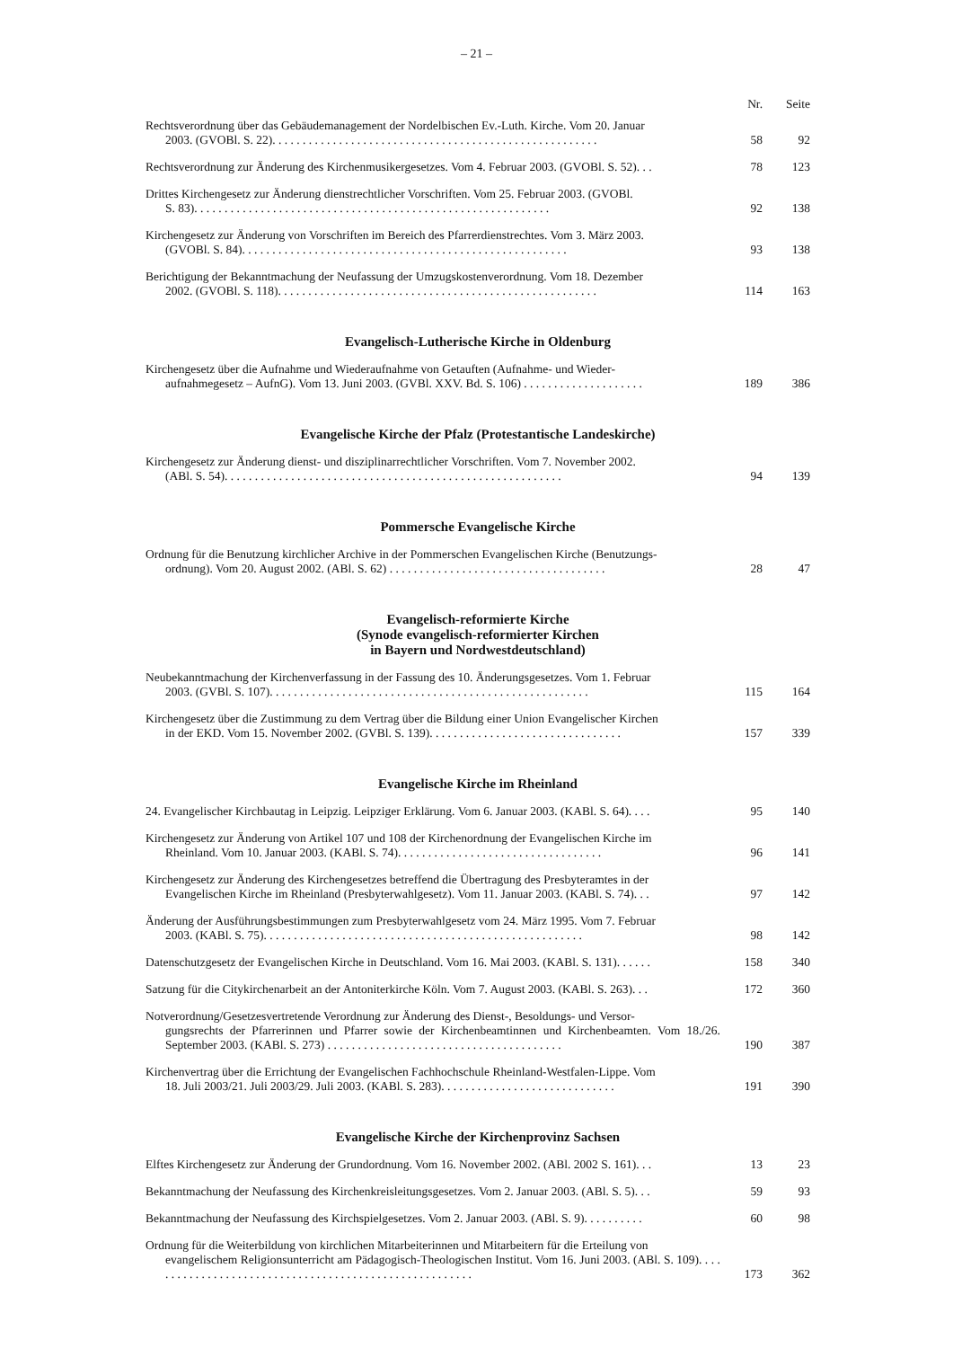– 21 –
Nr. Seite
Rechtsverordnung über das Gebäudemanagement der Nordelbischen Ev.-Luth. Kirche. Vom 20. Januar
2003. (GVOBl. S. 22). . . . . . . . . . . . . . . . . . . . . . . . . . . . . . . . . . . . . . . . . . . . . . . . . . . . . .
58
92
Rechtsverordnung zur Änderung des Kirchenmusikergesetzes. Vom 4. Februar 2003. (GVOBl. S. 52). . .
78
123
Drittes Kirchengesetz zur Änderung dienstrechtlicher Vorschriften. Vom 25. Februar 2003. (GVOBl.
S. 83). . . . . . . . . . . . . . . . . . . . . . . . . . . . . . . . . . . . . . . . . . . . . . . . . . . . . . . . . . .
92
138
Kirchengesetz zur Änderung von Vorschriften im Bereich des Pfarrerdienstrechtes. Vom 3. März 2003.
(GVOBl. S. 84). . . . . . . . . . . . . . . . . . . . . . . . . . . . . . . . . . . . . . . . . . . . . . . . . . . . . .
93
138
Berichtigung der Bekanntmachung der Neufassung der Umzugskostenverordnung. Vom 18. Dezember
2002. (GVOBl. S. 118). . . . . . . . . . . . . . . . . . . . . . . . . . . . . . . . . . . . . . . . . . . . . . . . . . . . .
114
163
Evangelisch-Lutherische Kirche in Oldenburg
Kirchengesetz über die Aufnahme und Wiederaufnahme von Getauften (Aufnahme- und Wieder-
aufnahmegesetz – AufnG). Vom 13. Juni 2003. (GVBl. XXV. Bd. S. 106) . . . . . . . . . . . . . . . . . . . .
189
386
Evangelische Kirche der Pfalz (Protestantische Landeskirche)
Kirchengesetz zur Änderung dienst- und disziplinarrechtlicher Vorschriften. Vom 7. November 2002.
(ABl. S. 54). . . . . . . . . . . . . . . . . . . . . . . . . . . . . . . . . . . . . . . . . . . . . . . . . . . . . . . .
94
139
Pommersche Evangelische Kirche
Ordnung für die Benutzung kirchlicher Archive in der Pommerschen Evangelischen Kirche (Benutzungs-
ordnung). Vom 20. August 2002. (ABl. S. 62) . . . . . . . . . . . . . . . . . . . . . . . . . . . . . . . . . . . .
28
47
Evangelisch-reformierte Kirche
(Synode evangelisch-reformierter Kirchen
in Bayern und Nordwestdeutschland)
Neubekanntmachung der Kirchenverfassung in der Fassung des 10. Änderungsgesetzes. Vom 1. Februar
2003. (GVBl. S. 107). . . . . . . . . . . . . . . . . . . . . . . . . . . . . . . . . . . . . . . . . . . . . . . . . . . . .
115
164
Kirchengesetz über die Zustimmung zu dem Vertrag über die Bildung einer Union Evangelischer Kirchen
in der EKD. Vom 15. November 2002. (GVBl. S. 139). . . . . . . . . . . . . . . . . . . . . . . . . . . . . . . .
157
339
Evangelische Kirche im Rheinland
24. Evangelischer Kirchbautag in Leipzig. Leipziger Erklärung. Vom 6. Januar 2003. (KABl. S. 64). . . .
95
140
Kirchengesetz zur Änderung von Artikel 107 und 108 der Kirchenordnung der Evangelischen Kirche im
Rheinland. Vom 10. Januar 2003. (KABl. S. 74). . . . . . . . . . . . . . . . . . . . . . . . . . . . . . . . . .
96
141
Kirchengesetz zur Änderung des Kirchengesetzes betreffend die Übertragung des Presbyteramtes in der
Evangelischen Kirche im Rheinland (Presbyterwahlgesetz). Vom 11. Januar 2003. (KABl. S. 74). . .
97
142
Änderung der Ausführungsbestimmungen zum Presbyterwahlgesetz vom 24. März 1995. Vom 7. Februar
2003. (KABl. S. 75). . . . . . . . . . . . . . . . . . . . . . . . . . . . . . . . . . . . . . . . . . . . . . . . . . . . .
98
142
Datenschutzgesetz der Evangelischen Kirche in Deutschland. Vom 16. Mai 2003. (KABl. S. 131). . . . . .
158
340
Satzung für die Citykirchenarbeit an der Antoniterkirche Köln. Vom 7. August 2003. (KABl. S. 263). . .
172
360
Notverordnung/Gesetzesvertretende Verordnung zur Änderung des Dienst-, Besoldungs- und Versor-
gungsrechts der Pfarrerinnen und Pfarrer sowie der Kirchenbeamtinnen und Kirchenbeamten. Vom 18./26. September 2003. (KABl. S. 273) . . . . . . . . . . . . . . . . . . . . . . . . . . . . . . . . . . . . . . .
190
387
Kirchenvertrag über die Errichtung der Evangelischen Fachhochschule Rheinland-Westfalen-Lippe. Vom
18. Juli 2003/21. Juli 2003/29. Juli 2003. (KABl. S. 283). . . . . . . . . . . . . . . . . . . . . . . . . . . . .
191
390
Evangelische Kirche der Kirchenprovinz Sachsen
Elftes Kirchengesetz zur Änderung der Grundordnung. Vom 16. November 2002. (ABl. 2002 S. 161). . .
13
23
Bekanntmachung der Neufassung des Kirchenkreisleitungsgesetzes. Vom 2. Januar 2003. (ABl. S. 5). . .
59
93
Bekanntmachung der Neufassung des Kirchspielgesetzes. Vom 2. Januar 2003. (ABl. S. 9). . . . . . . . . .
60
98
Ordnung für die Weiterbildung von kirchlichen Mitarbeiterinnen und Mitarbeitern für die Erteilung von
evangelischem Religionsunterricht am Pädagogisch-Theologischen Institut. Vom 16. Juni 2003. (ABl. S. 109). . . . . . . . . . . . . . . . . . . . . . . . . . . . . . . . . . . . . . . . . . . . . . . . . . . . . . .
173
362